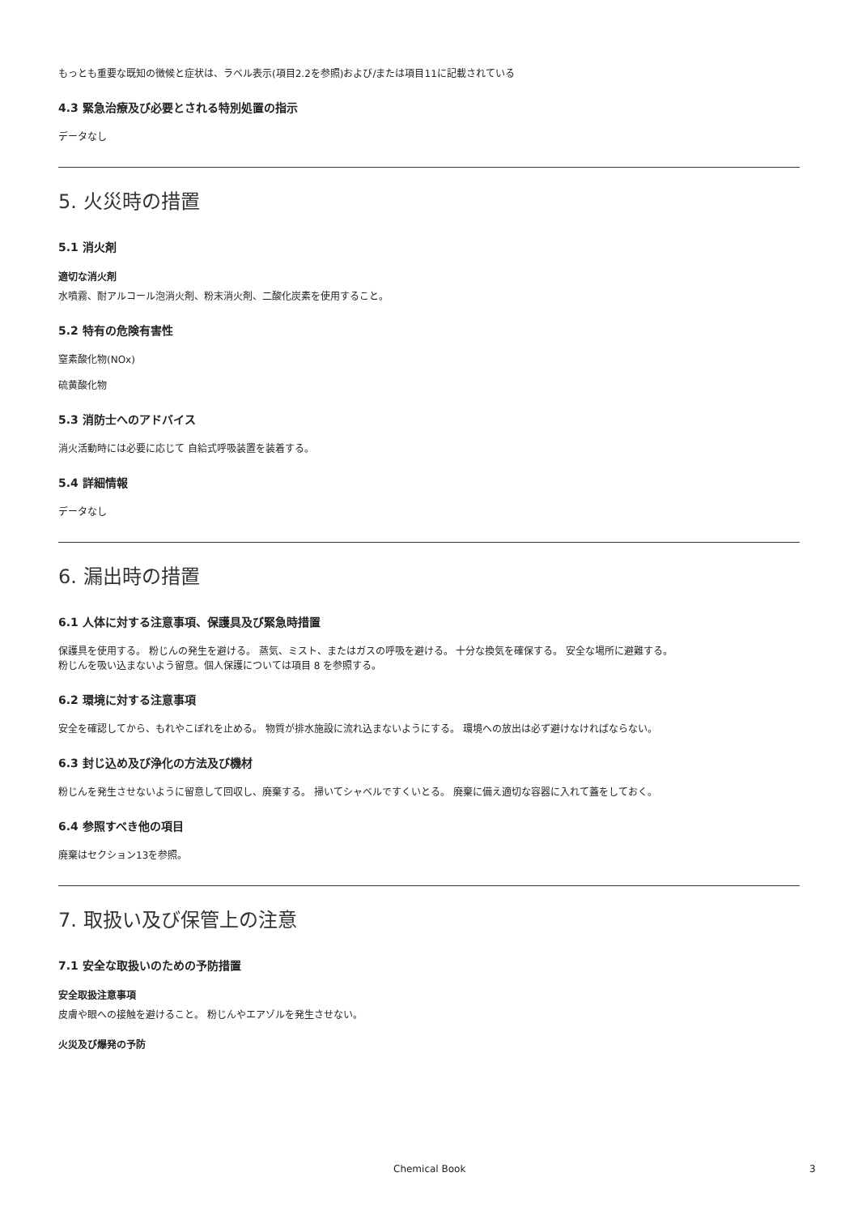もっとも重要な既知の徴候と症状は、ラベル表示(項目2.2を参照)および/または項目11に記載されている
4.3 緊急治療及び必要とされる特別処置の指示
データなし
5. 火災時の措置
5.1 消火剤
適切な消火剤
水噴霧、耐アルコール泡消火剤、粉末消火剤、二酸化炭素を使用すること。
5.2 特有の危険有害性
窒素酸化物(NOx)
硫黄酸化物
5.3 消防士へのアドバイス
消火活動時には必要に応じて 自給式呼吸装置を装着する。
5.4 詳細情報
データなし
6. 漏出時の措置
6.1 人体に対する注意事項、保護具及び緊急時措置
保護具を使用する。 粉じんの発生を避ける。 蒸気、ミスト、またはガスの呼吸を避ける。 十分な換気を確保する。 安全な場所に避難する。
粉じんを吸い込まないよう留意。個人保護については項目 8 を参照する。
6.2 環境に対する注意事項
安全を確認してから、もれやこぼれを止める。 物質が排水施設に流れ込まないようにする。 環境への放出は必ず避けなければならない。
6.3 封じ込め及び浄化の方法及び機材
粉じんを発生させないように留意して回収し、廃棄する。 掃いてシャベルですくいとる。 廃棄に備え適切な容器に入れて蓋をしておく。
6.4 参照すべき他の項目
廃棄はセクション13を参照。
7. 取扱い及び保管上の注意
7.1 安全な取扱いのための予防措置
安全取扱注意事項
皮膚や眼への接触を避けること。 粉じんやエアゾルを発生させない。
火災及び爆発の予防
Chemical Book 3